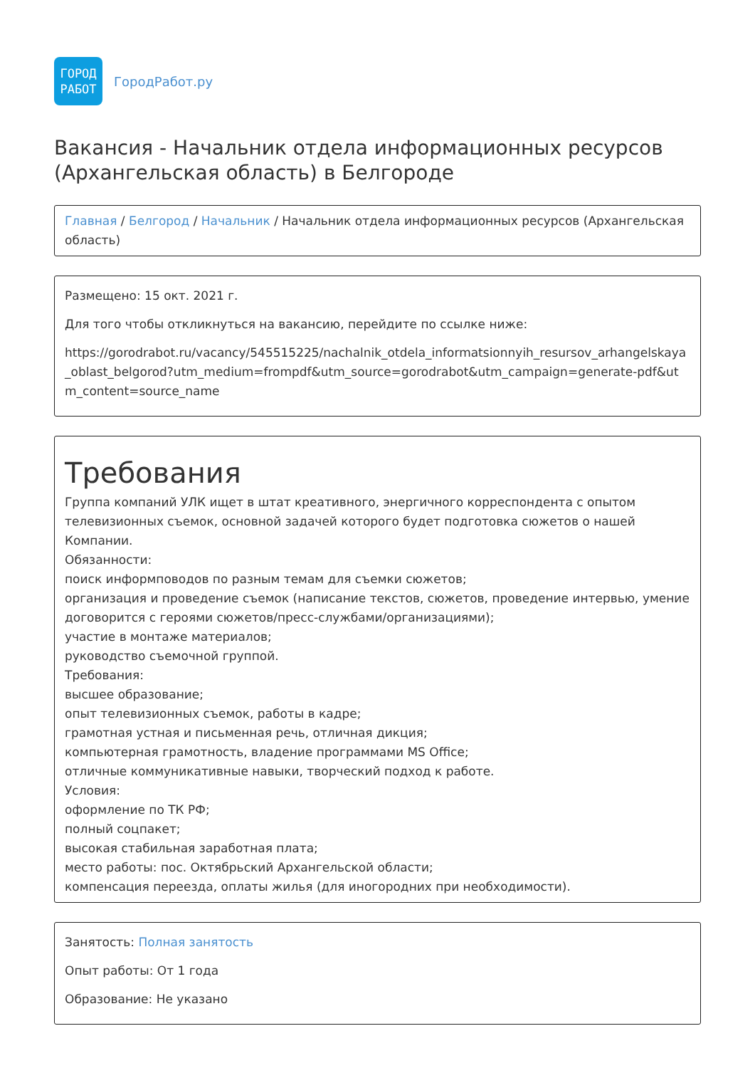ГОРОД
РАБОТ
ГородРабот.ру
Вакансия - Начальник отдела информационных ресурсов (Архангельская область) в Белгороде
Главная / Белгород / Начальник / Начальник отдела информационных ресурсов (Архангельская область)
Размещено: 15 окт. 2021 г.
Для того чтобы откликнуться на вакансию, перейдите по ссылке ниже:
https://gorodrabot.ru/vacancy/545515225/nachalnik_otdela_informatsionnyih_resursov_arhangelskaya_oblast_belgorod?utm_medium=frompdf&utm_source=gorodrabot&utm_campaign=generate-pdf&utm_content=source_name
Требования
Группа компаний УЛК ищет в штат креативного, энергичного корреспондента с опытом телевизионных съемок, основной задачей которого будет подготовка сюжетов о нашей Компании.
Обязанности:
поиск информповодов по разным темам для съемки сюжетов;
организация и проведение съемок (написание текстов, сюжетов, проведение интервью, умение договорится с героями сюжетов/пресс-службами/организациями);
участие в монтаже материалов;
руководство съемочной группой.
Требования:
высшее образование;
опыт телевизионных съемок, работы в кадре;
грамотная устная и письменная речь, отличная дикция;
компьютерная грамотность, владение программами MS Office;
отличные коммуникативные навыки, творческий подход к работе.
Условия:
оформление по ТК РФ;
полный соцпакет;
высокая стабильная заработная плата;
место работы: пос. Октябрьский Архангельской области;
компенсация переезда, оплаты жилья (для иногородних при необходимости).
Занятость: Полная занятость
Опыт работы: От 1 года
Образование: Не указано